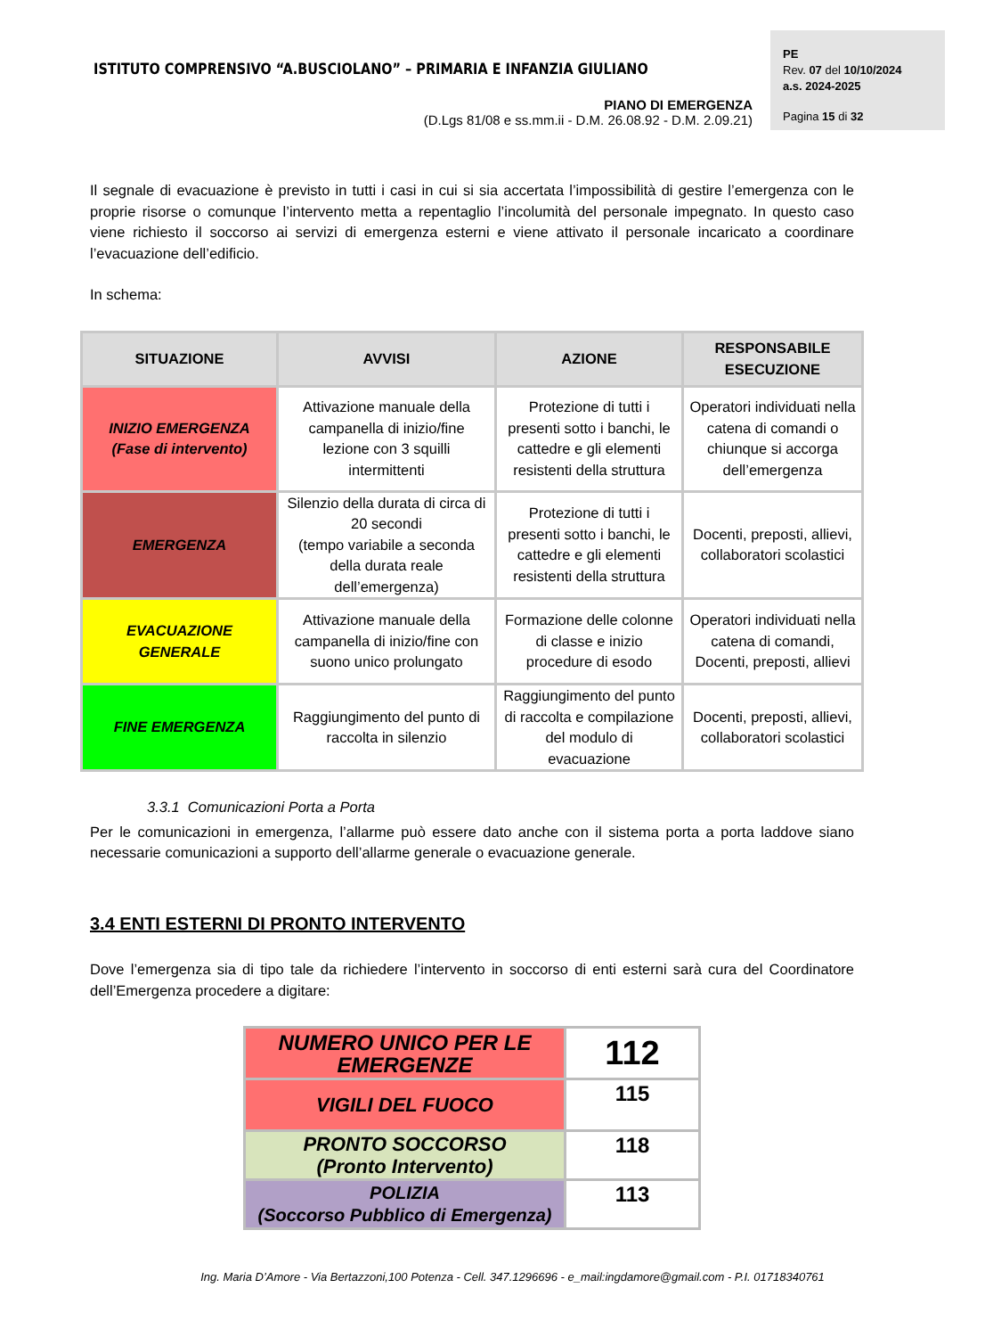ISTITUTO COMPRENSIVO “A.BUSCIOLANO” – PRIMARIA E INFANZIA GIULIANO
PIANO DI EMERGENZA
(D.Lgs 81/08 e ss.mm.ii - D.M. 26.08.92 - D.M. 2.09.21)
PE
Rev. 07 del 10/10/2024
a.s. 2024-2025
Pagina 15 di 32
Il segnale di evacuazione è previsto in tutti i casi in cui si sia accertata l’impossibilità di gestire l’emergenza con le proprie risorse o comunque l’intervento metta a repentaglio l’incolumità del personale impegnato. In questo caso viene richiesto il soccorso ai servizi di emergenza esterni e viene attivato il personale incaricato a coordinare l’evacuazione dell’edificio.
In schema:
| SITUAZIONE | AVVISI | AZIONE | RESPONSABILE ESECUZIONE |
| --- | --- | --- | --- |
| INIZIO EMERGENZA (Fase di intervento) | Attivazione manuale della campanella di inizio/fine lezione con 3 squilli intermittenti | Protezione di tutti i presenti sotto i banchi, le cattedre e gli elementi resistenti della struttura | Operatori individuati nella catena di comandi o chiunque si accorga dell’emergenza |
| EMERGENZA | Silenzio della durata di circa di 20 secondi (tempo variabile a seconda della durata reale dell’emergenza) | Protezione di tutti i presenti sotto i banchi, le cattedre e gli elementi resistenti della struttura | Docenti, preposti, allievi, collaboratori scolastici |
| EVACUAZIONE GENERALE | Attivazione manuale della campanella di inizio/fine con suono unico prolungato | Formazione delle colonne di classe e inizio procedure di esodo | Operatori individuati nella catena di comandi, Docenti, preposti, allievi |
| FINE EMERGENZA | Raggiungimento del punto di raccolta in silenzio | Raggiungimento del punto di raccolta e compilazione del modulo di evacuazione | Docenti, preposti, allievi, collaboratori scolastici |
3.3.1 Comunicazioni Porta a Porta
Per le comunicazioni in emergenza, l’allarme può essere dato anche con il sistema porta a porta laddove siano necessarie comunicazioni a supporto dell’allarme generale o evacuazione generale.
3.4 ENTI ESTERNI DI PRONTO INTERVENTO
Dove l’emergenza sia di tipo tale da richiedere l’intervento in soccorso di enti esterni sarà cura del Coordinatore dell’Emergenza procedere a digitare:
| NUMERO UNICO PER LE EMERGENZE | 112 |
| VIGILI DEL FUOCO | 115 |
| PRONTO SOCCORSO (Pronto Intervento) | 118 |
| POLIZIA (Soccorso Pubblico di Emergenza) | 113 |
Ing. Maria D’Amore - Via Bertazzoni,100 Potenza - Cell. 347.1296696 - e_mail:ingdamore@gmail.com - P.I. 01718340761